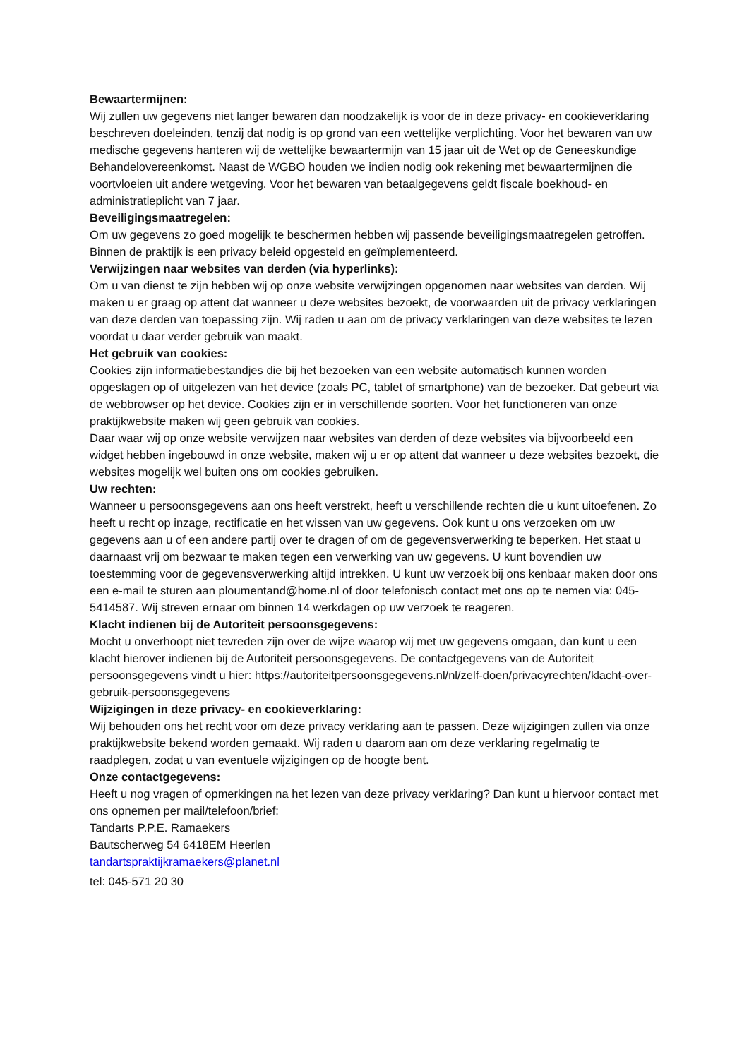Bewaartermijnen:
Wij zullen uw gegevens niet langer bewaren dan noodzakelijk is voor de in deze privacy- en cookieverklaring beschreven doeleinden, tenzij dat nodig is op grond van een wettelijke verplichting. Voor het bewaren van uw medische gegevens hanteren wij de wettelijke bewaartermijn van 15 jaar uit de Wet op de Geneeskundige Behandelovereenkomst. Naast de WGBO houden we indien nodig ook rekening met bewaartermijnen die voortvloeien uit andere wetgeving. Voor het bewaren van betaalgegevens geldt fiscale boekhoud- en administratieplicht van 7 jaar.
Beveiligingsmaatregelen:
Om uw gegevens zo goed mogelijk te beschermen hebben wij passende beveiligingsmaatregelen getroffen. Binnen de praktijk is een privacy beleid opgesteld en geïmplementeerd.
Verwijzingen naar websites van derden (via hyperlinks):
Om u van dienst te zijn hebben wij op onze website verwijzingen opgenomen naar websites van derden. Wij maken u er graag op attent dat wanneer u deze websites bezoekt, de voorwaarden uit de privacy verklaringen van deze derden van toepassing zijn. Wij raden u aan om de privacy verklaringen van deze websites te lezen voordat u daar verder gebruik van maakt.
Het gebruik van cookies:
Cookies zijn informatiebestandjes die bij het bezoeken van een website automatisch kunnen worden opgeslagen op of uitgelezen van het device (zoals PC, tablet of smartphone) van de bezoeker. Dat gebeurt via de webbrowser op het device. Cookies zijn er in verschillende soorten. Voor het functioneren van onze praktijkwebsite maken wij geen gebruik van cookies.
Daar waar wij op onze website verwijzen naar websites van derden of deze websites via bijvoorbeeld een widget hebben ingebouwd in onze website, maken wij u er op attent dat wanneer u deze websites bezoekt, die websites mogelijk wel buiten ons om cookies gebruiken.
Uw rechten:
Wanneer u persoonsgegevens aan ons heeft verstrekt, heeft u verschillende rechten die u kunt uitoefenen. Zo heeft u recht op inzage, rectificatie en het wissen van uw gegevens. Ook kunt u ons verzoeken om uw gegevens aan u of een andere partij over te dragen of om de gegevensverwerking te beperken. Het staat u daarnaast vrij om bezwaar te maken tegen een verwerking van uw gegevens. U kunt bovendien uw toestemming voor de gegevensverwerking altijd intrekken. U kunt uw verzoek bij ons kenbaar maken door ons een e-mail te sturen aan ploumentand@home.nl of door telefonisch contact met ons op te nemen via: 045-5414587. Wij streven ernaar om binnen 14 werkdagen op uw verzoek te reageren.
Klacht indienen bij de Autoriteit persoonsgegevens:
Mocht u onverhoopt niet tevreden zijn over de wijze waarop wij met uw gegevens omgaan, dan kunt u een klacht hierover indienen bij de Autoriteit persoonsgegevens. De contactgegevens van de Autoriteit persoonsgegevens vindt u hier: https://autoriteitpersoonsgegevens.nl/nl/zelf-doen/privacyrechten/klacht-over-gebruik-persoonsgegevens
Wijzigingen in deze privacy- en cookieverklaring:
Wij behouden ons het recht voor om deze privacy verklaring aan te passen. Deze wijzigingen zullen via onze praktijkwebsite bekend worden gemaakt. Wij raden u daarom aan om deze verklaring regelmatig te raadplegen, zodat u van eventuele wijzigingen op de hoogte bent.
Onze contactgegevens:
Heeft u nog vragen of opmerkingen na het lezen van deze privacy verklaring? Dan kunt u hiervoor contact met ons opnemen per mail/telefoon/brief:
Tandarts P.P.E. Ramaekers
Bautscherweg 54 6418EM Heerlen
tandartspraktijkramaekers@planet.nl
tel: 045-571 20 30